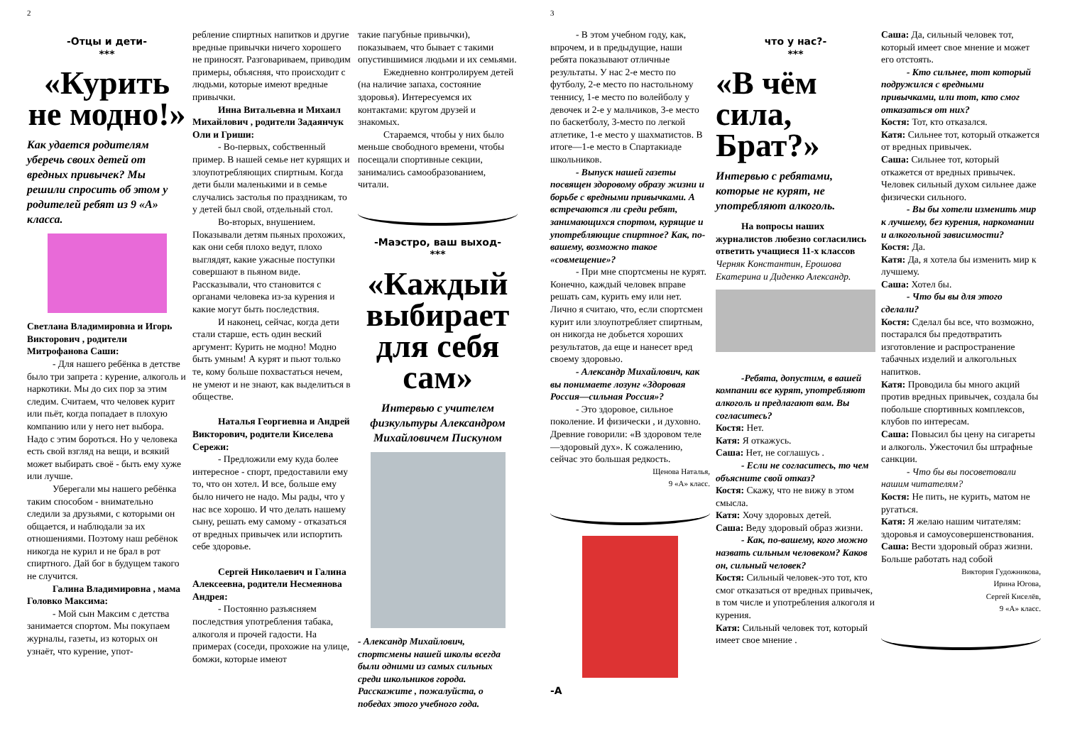2
-Отцы и дети-
***
«Курить не модно!»
Как удается родителям уберечь своих детей от вредных привычек? Мы решили спросить об этом у родителей ребят из 9 «А» класса.
Светлана Владимировна и Игорь Викторович , родители Митрофанова Саши:
- Для нашего ребёнка в детстве было три запрета : курение, алкоголь и наркотики. Мы до сих пор за этим следим. Считаем, что человек курит или пьёт, когда попадает в плохую компанию или у него нет выбора. Надо с этим бороться. Но у человека есть свой взгляд на вещи, и всякий может выбирать своё - быть ему хуже или лучше.
Уберегали мы нашего ребёнка таким способом - внимательно следили за друзьями, с которыми он общается, и наблюдали за их отношениями. Поэтому наш ребёнок никогда не курил и не брал в рот спиртного. Дай бог в будущем такого не случится.
Галина Владимировна , мама Головко Максима:
- Мой сын Максим с детства занимается спортом. Мы покупаем журналы, газеты, из которых он узнаёт, что курение, упот-
ребление спиртных напитков и другие вредные привычки ничего хорошего не приносят. Разговариваем, приводим примеры, объясняя, что происходит с людьми, которые имеют вредные привычки.
Инна Витальевна и Михаил Михайлович , родители Задаянчук Оли и Гриши:
- Во-первых, собственный пример. В нашей семье нет курящих и злоупотребляющих спиртным. Когда дети были маленькими и в семье случались застолья по праздникам, то у детей был свой, отдельный стол.
Во-вторых, внушением. Показывали детям пьяных прохожих, как они себя плохо ведут, плохо выглядят, какие ужасные поступки совершают в пьяном виде. Рассказывали, что становится с органами человека из-за курения и какие могут быть последствия.
И наконец, сейчас, когда дети стали старше, есть один веский аргумент: Курить не модно! Модно быть умным! А курят и пьют только те, кому больше похвастаться нечем, не умеют и не знают, как выделиться в обществе.
Наталья Георгиевна и Андрей Викторович, родители Киселева Сережи:
- Предложили ему куда более интересное - спорт, предоставили ему то, что он хотел. И все, больше ему было ничего не надо. Мы рады, что у нас все хорошо. И что делать нашему сыну, решать ему самому - отказаться от вредных привычек или испортить себе здоровье.
Сергей Николаевич и Галина Алексеевна, родители Несмеянова Андрея:
- Постоянно разъясняем последствия употребления табака, алкоголя и прочей гадости. На примерах (соседи, прохожие на улице, бомжи, которые имеют
такие пагубные привычки), показываем, что бывает с такими опустившимися людьми и их семьями.
Ежедневно контролируем детей (на наличие запаха, состояние здоровья). Интересуемся их контактами: кругом друзей и знакомых.
Стараемся, чтобы у них было меньше свободного времени, чтобы посещали спортивные секции, занимались самообразованием, читали.
-Маэстро, ваш выход-
***
«Каждый выбирает для себя сам»
Интервью с учителем физкультуры Александром Михайловичем Пискуном
- Александр Михайлович, спортсмены нашей школы всегда были одними из самых сильных среди школьников города. Расскажите , пожалуйста, о победах этого учебного года.
3
- В этом учебном году, как, впрочем, и в предыдущие, наши ребята показывают отличные результаты. У нас 2-е место по футболу, 2-е место по настольному теннису, 1-е место по волейболу у девочек и 2-е у мальчиков, 3-е место по баскетболу, 3-место по легкой атлетике, 1-е место у шахматистов. В итоге—1-е место в Спартакиаде школьников.
- Выпуск нашей газеты посвящен здоровому образу жизни и борьбе с вредными привычками. А встречаются ли среди ребят, занимающихся спортом, курящие и употребляющие спиртное? Как, по-вашему, возможно такое «совмещение»?
- При мне спортсмены не курят. Конечно, каждый человек вправе решать сам, курить ему или нет. Лично я считаю, что, если спортсмен курит или злоупотребляет спиртным, он никогда не добьется хороших результатов, да еще и нанесет вред своему здоровью.
- Александр Михайлович, как вы понимаете лозунг «Здоровая Россия—сильная Россия»?
- Это здоровое, сильное поколение. И физически , и духовно. Древние говорили: «В здоровом теле—здоровый дух». К сожалению, сейчас это большая редкость.
Щенова Наталья,
9 «А» класс.
-А
что у нас?-
***
«В чём сила, Брат?»
Интервью с ребятами, которые не курят, не употребляют алкоголь.
На вопросы наших журналистов любезно согласились ответить учащиеся 11-х классов Черняк Константин, Ерошова Екатерина и Диденко Александр.
-Ребята, допустим, в вашей компании все курят, употребляют алкоголь и предлагают вам. Вы согласитесь?
Костя: Нет.
Катя: Я откажусь.
Саша: Нет, не соглашусь .
- Если не согласитесь, то чем объясните свой отказ?
Костя: Скажу, что не вижу в этом смысла.
Катя: Хочу здоровых детей.
Саша: Веду здоровый образ жизни.
- Как, по-вашему, кого можно назвать сильным человеком? Каков он, сильный человек?
Костя: Сильный человек-это тот, кто смог отказаться от вредных привычек, в том числе и употребления алкоголя и курения.
Катя: Сильный человек тот, который имеет свое мнение .
Саша: Да, сильный человек тот, который имеет свое мнение и может его отстоять.
- Кто сильнее, тот который подружился с вредными привычками, или тот, кто смог отказаться от них?
Костя: Тот, кто отказался.
Катя: Сильнее тот, который откажется от вредных привычек.
Саша: Сильнее тот, который откажется от вредных привычек. Человек сильный духом сильнее даже физически сильного.
- Вы бы хотели изменить мир к лучшему, без курения, наркомании и алкогольной зависимости?
Костя: Да.
Катя: Да, я хотела бы изменить мир к лучшему.
Саша: Хотел бы.
- Что бы вы для этого сделали?
Костя: Сделал бы все, что возможно, постарался бы предотвратить изготовление и распространение табачных изделий и алкогольных напитков.
Катя: Проводила бы много акций против вредных привычек, создала бы побольше спортивных комплексов, клубов по интересам.
Саша: Повысил бы цену на сигареты и алкоголь. Ужесточил бы штрафные санкции.
- Что бы вы посоветовали нашим читателям?
Костя: Не пить, не курить, матом не ругаться.
Катя: Я желаю нашим читателям: здоровья и самоусовершенствования.
Саша: Вести здоровый образ жизни. Больше работать над собой
Виктория Гудожникова,
Ирина Югова,
Сергей Киселёв,
9 «А» класс.